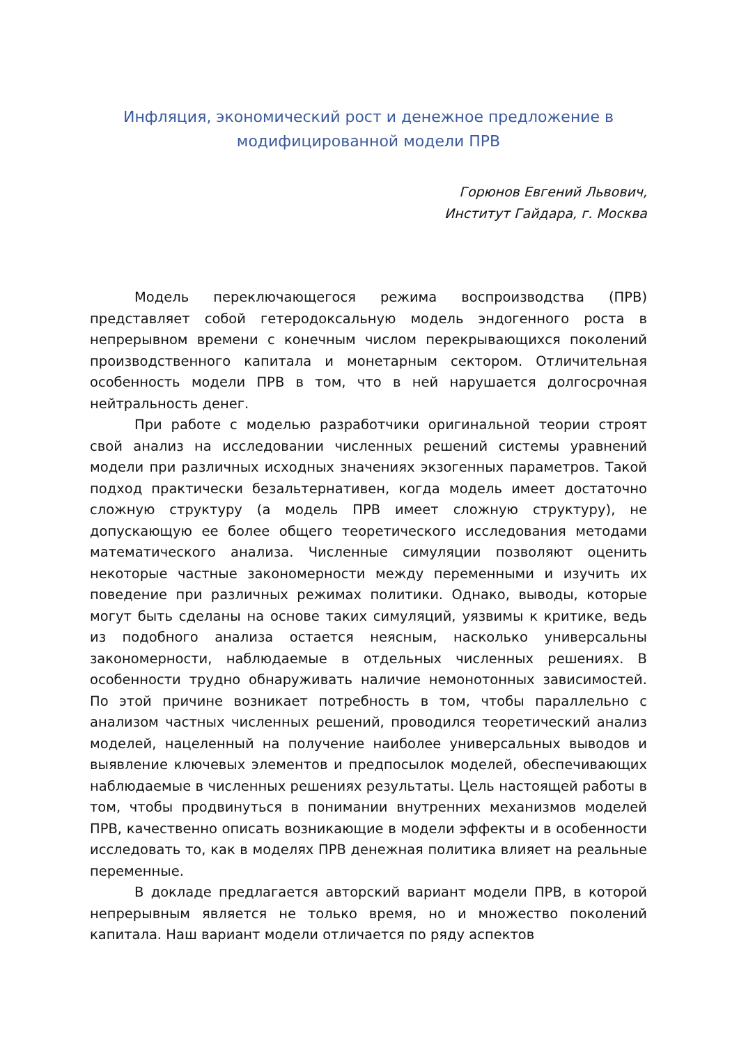Инфляция, экономический рост и денежное предложение в модифицированной модели ПРВ
Горюнов Евгений Львович,
Институт Гайдара, г. Москва
Модель переключающегося режима воспроизводства (ПРВ) представляет собой гетеродоксальную модель эндогенного роста в непрерывном времени с конечным числом перекрывающихся поколений производственного капитала и монетарным сектором. Отличительная особенность модели ПРВ в том, что в ней нарушается долгосрочная нейтральность денег.
При работе с моделью разработчики оригинальной теории строят свой анализ на исследовании численных решений системы уравнений модели при различных исходных значениях экзогенных параметров. Такой подход практически безальтернативен, когда модель имеет достаточно сложную структуру (а модель ПРВ имеет сложную структуру), не допускающую ее более общего теоретического исследования методами математического анализа. Численные симуляции позволяют оценить некоторые частные закономерности между переменными и изучить их поведение при различных режимах политики. Однако, выводы, которые могут быть сделаны на основе таких симуляций, уязвимы к критике, ведь из подобного анализа остается неясным, насколько универсальны закономерности, наблюдаемые в отдельных численных решениях. В особенности трудно обнаруживать наличие немонотонных зависимостей. По этой причине возникает потребность в том, чтобы параллельно с анализом частных численных решений, проводился теоретический анализ моделей, нацеленный на получение наиболее универсальных выводов и выявление ключевых элементов и предпосылок моделей, обеспечивающих наблюдаемые в численных решениях результаты. Цель настоящей работы в том, чтобы продвинуться в понимании внутренних механизмов моделей ПРВ, качественно описать возникающие в модели эффекты и в особенности исследовать то, как в моделях ПРВ денежная политика влияет на реальные переменные.
В докладе предлагается авторский вариант модели ПРВ, в которой непрерывным является не только время, но и множество поколений капитала. Наш вариант модели отличается по ряду аспектов